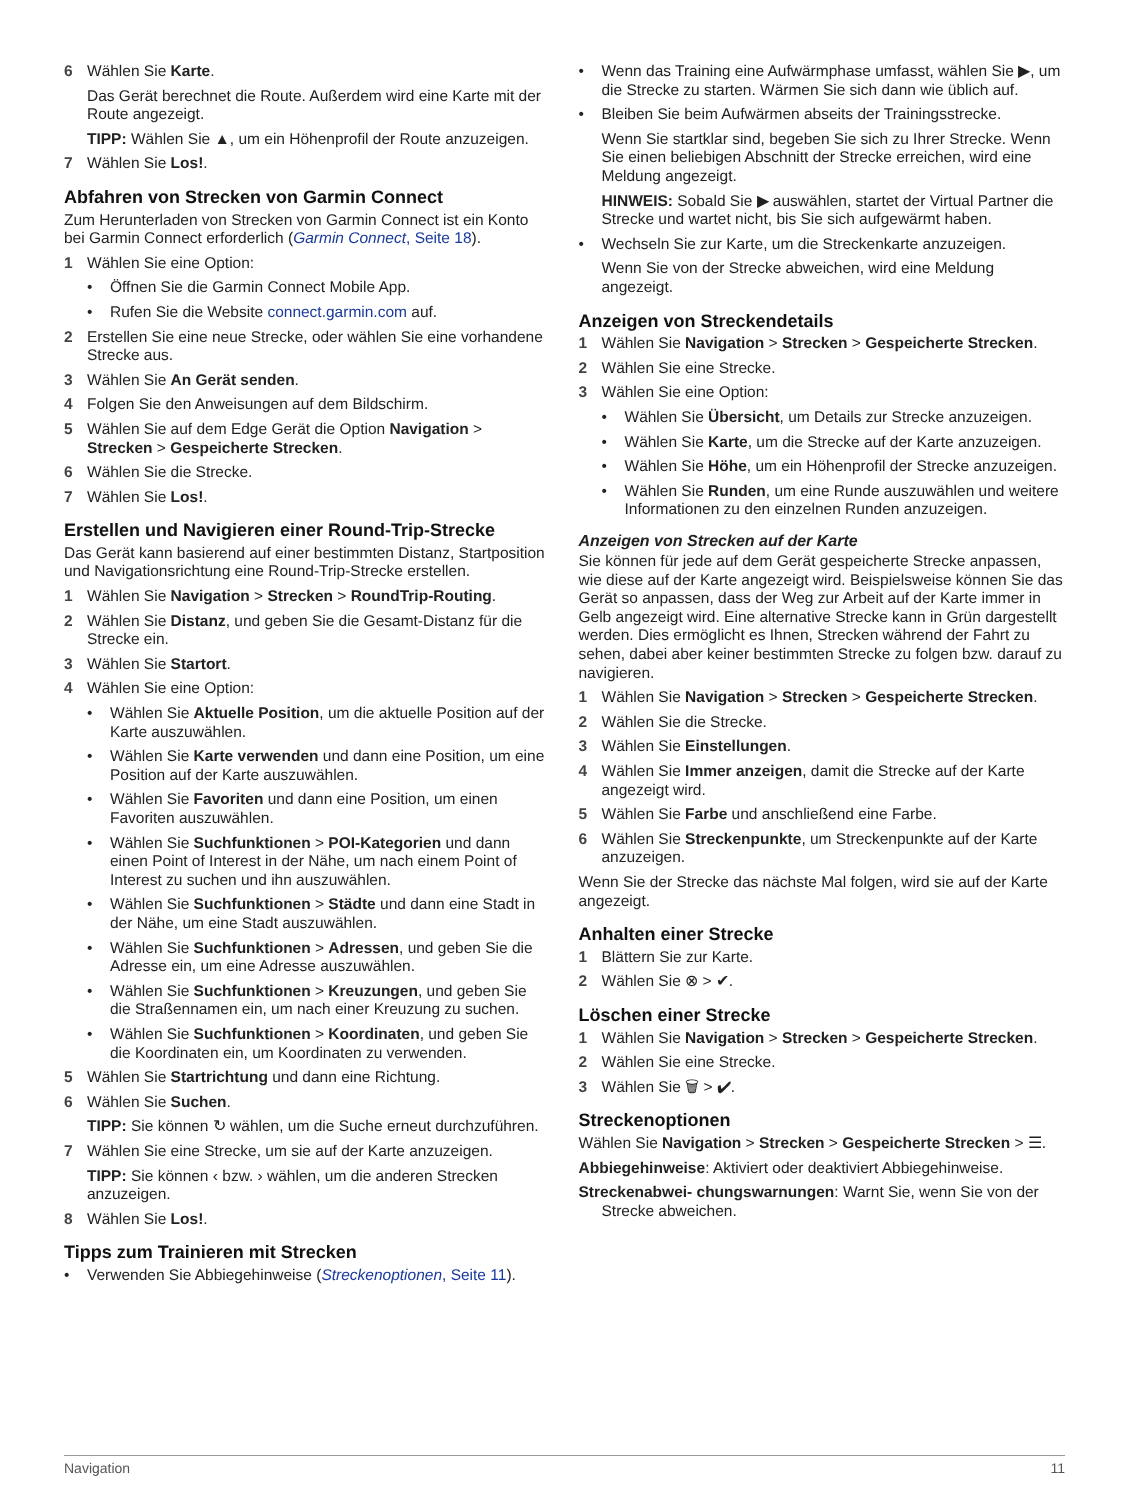6 Wählen Sie Karte.
Das Gerät berechnet die Route. Außerdem wird eine Karte mit der Route angezeigt.
TIPP: Wählen Sie ▲, um ein Höhenprofil der Route anzuzeigen.
7 Wählen Sie Los!.
Abfahren von Strecken von Garmin Connect
Zum Herunterladen von Strecken von Garmin Connect ist ein Konto bei Garmin Connect erforderlich (Garmin Connect, Seite 18).
1 Wählen Sie eine Option:
• Öffnen Sie die Garmin Connect Mobile App.
• Rufen Sie die Website connect.garmin.com auf.
2 Erstellen Sie eine neue Strecke, oder wählen Sie eine vorhandene Strecke aus.
3 Wählen Sie An Gerät senden.
4 Folgen Sie den Anweisungen auf dem Bildschirm.
5 Wählen Sie auf dem Edge Gerät die Option Navigation > Strecken > Gespeicherte Strecken.
6 Wählen Sie die Strecke.
7 Wählen Sie Los!.
Erstellen und Navigieren einer Round-Trip-Strecke
Das Gerät kann basierend auf einer bestimmten Distanz, Startposition und Navigationsrichtung eine Round-Trip-Strecke erstellen.
1 Wählen Sie Navigation > Strecken > RoundTrip-Routing.
2 Wählen Sie Distanz, und geben Sie die Gesamt-Distanz für die Strecke ein.
3 Wählen Sie Startort.
4 Wählen Sie eine Option:
• Wählen Sie Aktuelle Position, um die aktuelle Position auf der Karte auszuwählen.
• Wählen Sie Karte verwenden und dann eine Position, um eine Position auf der Karte auszuwählen.
• Wählen Sie Favoriten und dann eine Position, um einen Favoriten auszuwählen.
• Wählen Sie Suchfunktionen > POI-Kategorien und dann einen Point of Interest in der Nähe, um nach einem Point of Interest zu suchen und ihn auszuwählen.
• Wählen Sie Suchfunktionen > Städte und dann eine Stadt in der Nähe, um eine Stadt auszuwählen.
• Wählen Sie Suchfunktionen > Adressen, und geben Sie die Adresse ein, um eine Adresse auszuwählen.
• Wählen Sie Suchfunktionen > Kreuzungen, und geben Sie die Straßennamen ein, um nach einer Kreuzung zu suchen.
• Wählen Sie Suchfunktionen > Koordinaten, und geben Sie die Koordinaten ein, um Koordinaten zu verwenden.
5 Wählen Sie Startrichtung und dann eine Richtung.
6 Wählen Sie Suchen.
TIPP: Sie können ↻ wählen, um die Suche erneut durchzuführen.
7 Wählen Sie eine Strecke, um sie auf der Karte anzuzeigen.
TIPP: Sie können ‹ bzw. › wählen, um die anderen Strecken anzuzeigen.
8 Wählen Sie Los!.
Tipps zum Trainieren mit Strecken
• Verwenden Sie Abbiegehinweise (Streckenoptionen, Seite 11).
• Wenn das Training eine Aufwärmphase umfasst, wählen Sie ▶, um die Strecke zu starten. Wärmen Sie sich dann wie üblich auf.
• Bleiben Sie beim Aufwärmen abseits der Trainingsstrecke.
Wenn Sie startklar sind, begeben Sie sich zu Ihrer Strecke. Wenn Sie einen beliebigen Abschnitt der Strecke erreichen, wird eine Meldung angezeigt.
HINWEIS: Sobald Sie ▶ auswählen, startet der Virtual Partner die Strecke und wartet nicht, bis Sie sich aufgewärmt haben.
• Wechseln Sie zur Karte, um die Streckenkarte anzuzeigen.
Wenn Sie von der Strecke abweichen, wird eine Meldung angezeigt.
Anzeigen von Streckendetails
1 Wählen Sie Navigation > Strecken > Gespeicherte Strecken.
2 Wählen Sie eine Strecke.
3 Wählen Sie eine Option:
• Wählen Sie Übersicht, um Details zur Strecke anzuzeigen.
• Wählen Sie Karte, um die Strecke auf der Karte anzuzeigen.
• Wählen Sie Höhe, um ein Höhenprofil der Strecke anzuzeigen.
• Wählen Sie Runden, um eine Runde auszuwählen und weitere Informationen zu den einzelnen Runden anzuzeigen.
Anzeigen von Strecken auf der Karte
Sie können für jede auf dem Gerät gespeicherte Strecke anpassen, wie diese auf der Karte angezeigt wird. Beispielsweise können Sie das Gerät so anpassen, dass der Weg zur Arbeit auf der Karte immer in Gelb angezeigt wird. Eine alternative Strecke kann in Grün dargestellt werden. Dies ermöglicht es Ihnen, Strecken während der Fahrt zu sehen, dabei aber keiner bestimmten Strecke zu folgen bzw. darauf zu navigieren.
1 Wählen Sie Navigation > Strecken > Gespeicherte Strecken.
2 Wählen Sie die Strecke.
3 Wählen Sie Einstellungen.
4 Wählen Sie Immer anzeigen, damit die Strecke auf der Karte angezeigt wird.
5 Wählen Sie Farbe und anschließend eine Farbe.
6 Wählen Sie Streckenpunkte, um Streckenpunkte auf der Karte anzuzeigen.
Wenn Sie der Strecke das nächste Mal folgen, wird sie auf der Karte angezeigt.
Anhalten einer Strecke
1 Blättern Sie zur Karte.
2 Wählen Sie ⊗ > ✔.
Löschen einer Strecke
1 Wählen Sie Navigation > Strecken > Gespeicherte Strecken.
2 Wählen Sie eine Strecke.
3 Wählen Sie 🗑 > ✔.
Streckenoptionen
Wählen Sie Navigation > Strecken > Gespeicherte Strecken > ☰.
Abbiegehinweise: Aktiviert oder deaktiviert Abbiegehinweise.
Streckenabwei- chungswarnungen: Warnt Sie, wenn Sie von der Strecke abweichen.
Navigation 11